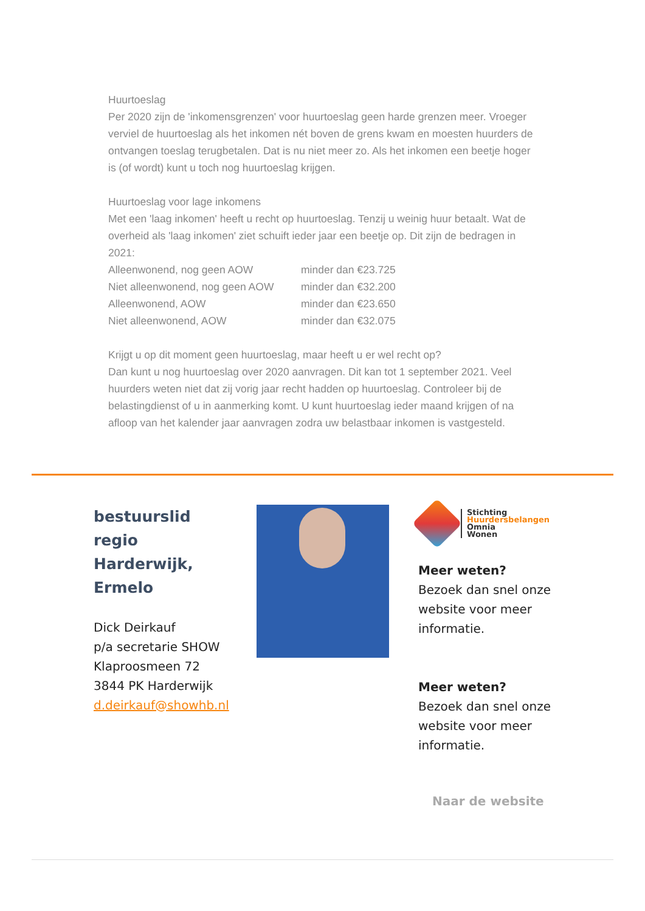Huurtoeslag
Per 2020 zijn de 'inkomensgrenzen' voor huurtoeslag geen harde grenzen meer. Vroeger verviel de huurtoeslag als het inkomen nét boven de grens kwam en moesten huurders de ontvangen toeslag terugbetalen. Dat is nu niet meer zo. Als het inkomen een beetje hoger is (of wordt) kunt u toch nog huurtoeslag krijgen.
Huurtoeslag voor lage inkomens
Met een 'laag inkomen' heeft u recht op huurtoeslag. Tenzij u weinig huur betaalt. Wat de overheid als 'laag inkomen' ziet schuift ieder jaar een beetje op. Dit zijn de bedragen in 2021:
| Alleenwonend, nog geen AOW | minder dan €23.725 |
| Niet alleenwonend, nog geen AOW | minder dan €32.200 |
| Alleenwonend, AOW | minder dan €23.650 |
| Niet alleenwonend, AOW | minder dan €32.075 |
Krijgt u op dit moment geen huurtoeslag, maar heeft u er wel recht op?
Dan kunt u nog huurtoeslag over 2020 aanvragen. Dit kan tot 1 september 2021. Veel huurders weten niet dat zij vorig jaar recht hadden op huurtoeslag. Controleer bij de belastingdienst of u in aanmerking komt. U kunt huurtoeslag ieder maand krijgen of na afloop van het kalender jaar aanvragen zodra uw belastbaar inkomen is vastgesteld.
bestuurslid
regio
Harderwijk,
Ermelo
Dick Deirkauf
p/a secretarie SHOW
Klaproosmeen 72
3844 PK Harderwijk
d.deirkauf@showhb.nl
Stichting
Huurdersbelangen
Omnia
Wonen
Meer weten?
Bezoek dan snel onze website voor meer informatie.
Meer weten?
Bezoek dan snel onze website voor meer informatie.
Naar de website